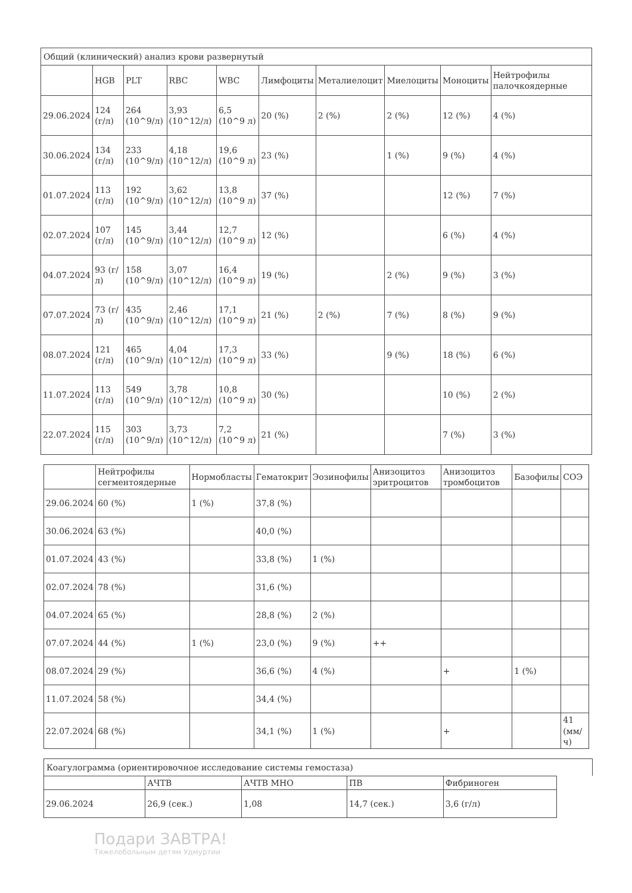Общий (клинический) анализ крови развернутый
| | HGB | PLT | RBC | WBC | Лимфоциты | Металиелоцит | Миелоциты | Моноциты | Нейтрофилы палочкоядерные |
| --- | --- | --- | --- | --- | --- | --- | --- | --- | --- |
| 29.06.2024 | 124 (г/л) | 264 (10^9/л) | 3,93 (10^12/л) | 6,5 (10^9 л) | 20 (%) | 2 (%) | 2 (%) | 12 (%) | 4 (%) |
| 30.06.2024 | 134 (г/л) | 233 (10^9/л) | 4,18 (10^12/л) | 19,6 (10^9 л) | 23 (%) | | 1 (%) | 9 (%) | 4 (%) |
| 01.07.2024 | 113 (г/л) | 192 (10^9/л) | 3,62 (10^12/л) | 13,8 (10^9 л) | 37 (%) | | | 12 (%) | 7 (%) |
| 02.07.2024 | 107 (г/л) | 145 (10^9/л) | 3,44 (10^12/л) | 12,7 (10^9 л) | 12 (%) | | | 6 (%) | 4 (%) |
| 04.07.2024 | 93 (г/л) | 158 (10^9/л) | 3,07 (10^12/л) | 16,4 (10^9 л) | 19 (%) | | 2 (%) | 9 (%) | 3 (%) |
| 07.07.2024 | 73 (г/л) | 435 (10^9/л) | 2,46 (10^12/л) | 17,1 (10^9 л) | 21 (%) | 2 (%) | 7 (%) | 8 (%) | 9 (%) |
| 08.07.2024 | 121 (г/л) | 465 (10^9/л) | 4,04 (10^12/л) | 17,3 (10^9 л) | 33 (%) | | 9 (%) | 18 (%) | 6 (%) |
| 11.07.2024 | 113 (г/л) | 549 (10^9/л) | 3,78 (10^12/л) | 10,8 (10^9 л) | 30 (%) | | | 10 (%) | 2 (%) |
| 22.07.2024 | 115 (г/л) | 303 (10^9/л) | 3,73 (10^12/л) | 7,2 (10^9 л) | 21 (%) | | | 7 (%) | 3 (%) |
| | Нейтрофилы сегментоядерные | Нормобласты | Гематокрит | Эозинофилы | Анизоцитоз эритроцитов | Анизоцитоз тромбоцитов | Базофилы | СОЭ |
| --- | --- | --- | --- | --- | --- | --- | --- | --- |
| 29.06.2024 | 60 (%) | 1 (%) | 37,8 (%) | | | | | |
| 30.06.2024 | 63 (%) | | 40,0 (%) | | | | | |
| 01.07.2024 | 43 (%) | | 33,8 (%) | 1 (%) | | | | |
| 02.07.2024 | 78 (%) | | 31,6 (%) | | | | | |
| 04.07.2024 | 65 (%) | | 28,8 (%) | 2 (%) | | | | |
| 07.07.2024 | 44 (%) | 1 (%) | 23,0 (%) | 9 (%) | ++ | | | |
| 08.07.2024 | 29 (%) | | 36,6 (%) | 4 (%) | | + | 1 (%) | |
| 11.07.2024 | 58 (%) | | 34,4 (%) | | | | | |
| 22.07.2024 | 68 (%) | | 34,1 (%) | 1 (%) | | + | | 41 (мм/ч) |
Коагулограмма (ориентировочное исследование системы гемостаза)
| | АЧТВ | АЧТВ МНО | ПВ | Фибриноген |
| --- | --- | --- | --- | --- |
| 29.06.2024 | 26,9 (сек.) | 1,08 | 14,7 (сек.) | 3,6 (г/л) |
Подари ЗАВТРА!
Тяжелобольным детям Удмуртии